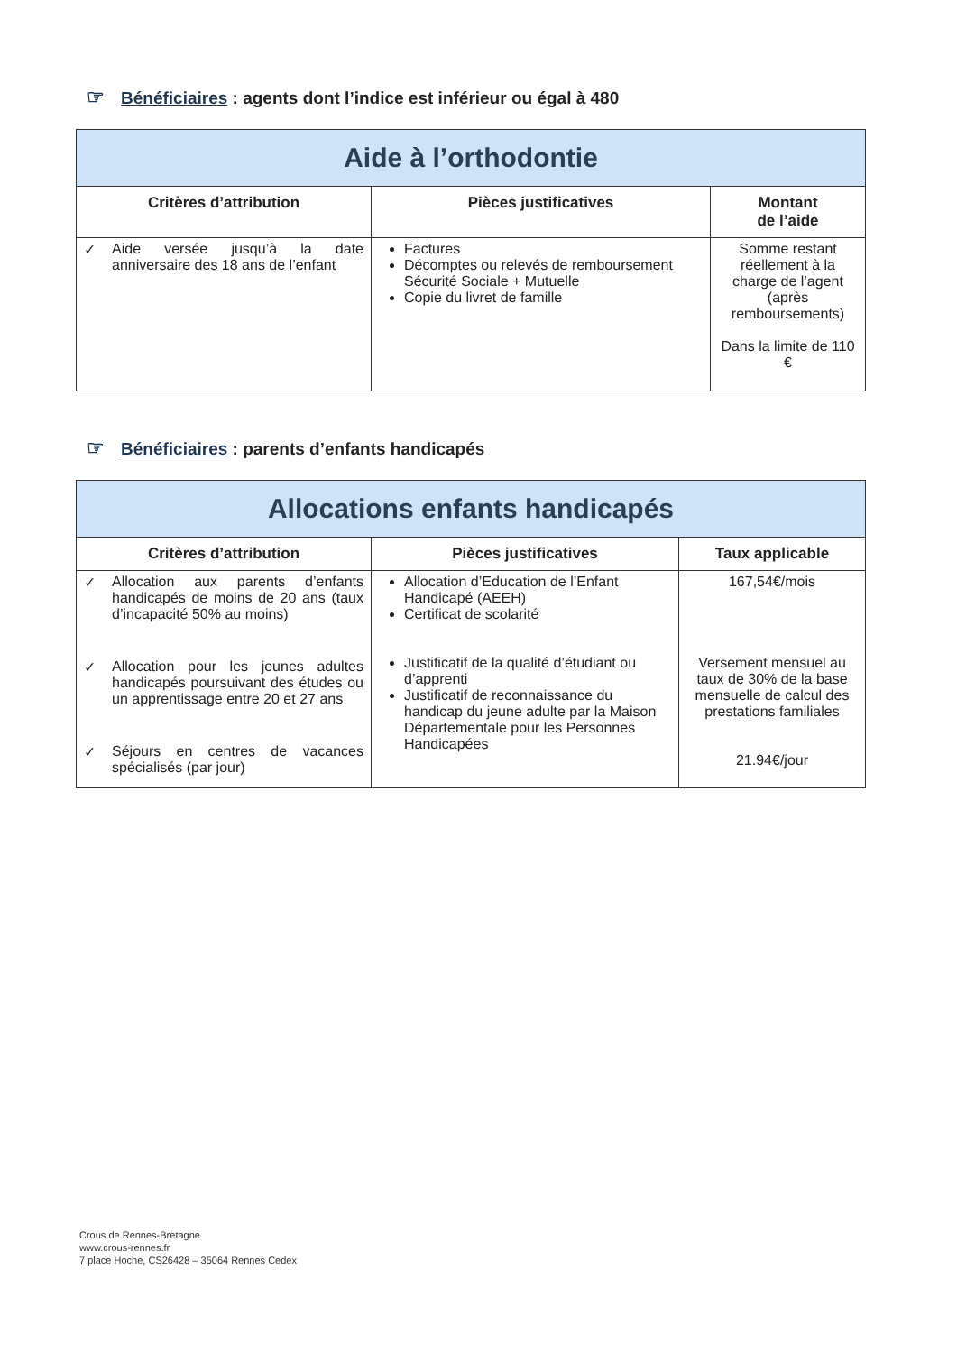☞ Bénéficiaires : agents dont l’indice est inférieur ou égal à 480
| Aide à l’orthodontie | | |
| --- | --- | --- |
| Critères d’attribution | Pièces justificatives | Montant de l’aide |
| ✓ Aide versée jusqu’à la date anniversaire des 18 ans de l’enfant | Factures Décomptes ou relevés de remboursement Sécurité Sociale + Mutuelle Copie du livret de famille | Somme restant réellement à la charge de l’agent (après remboursements) Dans la limite de 110 € |
☞ Bénéficiaires : parents d’enfants handicapés
| Allocations enfants handicapés | | |
| --- | --- | --- |
| Critères d’attribution | Pièces justificatives | Taux applicable |
| ✓ Allocation aux parents d’enfants handicapés de moins de 20 ans (taux d’incapacité 50% au moins) ✓ Allocation pour les jeunes adultes handicapés poursuivant des études ou un apprentissage entre 20 et 27 ans ✓ Séjours en centres de vacances spécialisés (par jour) | Allocation d’Education de l’Enfant Handicapé (AEEH) Certificat de scolarité Justificatif de la qualité d’étudiant ou d’apprenti Justificatif de reconnaissance du handicap du jeune adulte par la Maison Départementale pour les Personnes Handicapées | 167,54€/mois Versement mensuel au taux de 30% de la base mensuelle de calcul des prestations familiales 21.94€/jour |
Crous de Rennes-Bretagne
www.crous-rennes.fr
7 place Hoche, CS26428 – 35064 Rennes Cedex